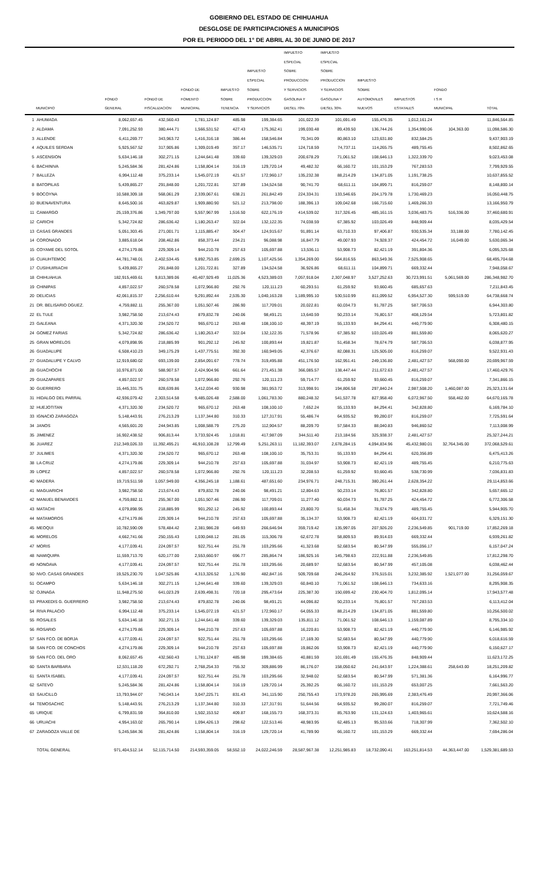GOBIERNO DEL ESTADO DE CHIHUAHUA
DESGLOSE DE PARTICIPACIONES A MUNICIPIOS
POR EL PERIODO DEL 1° DE ABRIL AL 30 DE JUNIO DE 2017
| | MUNICIPIO | FONDO GENERAL | FONDO DE FISCALIZACION | FONDO DE FOMENTO MUNICIPAL | IMPUESTO SOBRE TENENCIA | IMPUESTO ESPECIAL SOBRE PRODUCCION Y SERVICIOS | IMPUESTO ESPECIAL SOBRE PRODUCCION Y SERVICIOS GASOLINA Y DIESEL 70% | IMPUESTO ESPECIAL SOBRE PRODUCCION Y SERVICIOS GASOLINA Y DIESEL 30% | IMPUESTO SOBRE AUTOMOVILES NUEVOS | IMPUESTOS ESTATALES | FONDO I S R MUNICIPAL | TOTAL |
| --- | --- | --- | --- | --- | --- | --- | --- | --- | --- | --- | --- | --- |
| 1 | AHUMADA | 8,062,657.45 | 432,560.43 | 1,781,124.87 | 485.98 | 199,384.65 | 101,022.39 | 101,691.49 | 155,476.35 | 1,012,161.24 | | 11,846,564.85 |
| 2 | ALDAMA | 7,091,252.93 | 380,444.71 | 1,566,531.52 | 427.43 | 175,362.41 | 199,030.48 | 89,439.50 | 136,744.26 | 1,354,990.06 | 104,363.00 | 11,098,586.30 |
| 3 | ALLENDE | 6,411,269.77 | 343,963.72 | 1,416,316.18 | 386.44 | 158,546.84 | 70,341.09 | 80,863.10 | 123,631.80 | 832,584.25 | | 9,437,903.19 |
| 4 | AQUILES SERDAN | 5,925,567.52 | 317,905.86 | 1,309,019.49 | 357.17 | 146,535.71 | 124,718.59 | 74,737.11 | 114,265.75 | 489,755.45 | | 8,502,862.65 |
| 5 | ASCENSION | 5,634,146.18 | 302,271.15 | 1,244,641.48 | 339.60 | 139,329.03 | 200,678.29 | 71,061.52 | 108,646.13 | 1,322,339.70 | | 9,023,453.08 |
| 6 | BACHINIVA | 5,245,584.36 | 281,424.86 | 1,158,804.14 | 316.19 | 129,720.14 | 49,482.32 | 66,160.72 | 101,153.29 | 767,283.53 | | 7,799,929.55 |
| 7 | BALLEZA | 6,994,112.48 | 375,233.14 | 1,545,072.19 | 421.57 | 172,960.17 | 135,232.38 | 88,214.29 | 134,871.05 | 1,191,738.25 | | 10,637,855.52 |
| 8 | BATOPILAS | 5,439,865.27 | 291,848.00 | 1,201,722.81 | 327.89 | 134,524.58 | 90,741.70 | 68,611.11 | 104,899.71 | 816,259.07 | | 8,148,800.14 |
| 9 | BOCOYNA | 10,588,309.18 | 568,061.29 | 2,339,067.61 | 638.21 | 261,842.49 | 224,334.31 | 133,546.65 | 204,179.78 | 1,730,469.23 | | 16,050,448.75 |
| 10 | BUENAVENTURA | 8,645,500.16 | 463,829.87 | 1,909,880.90 | 521.12 | 213,798.00 | 188,396.13 | 109,042.68 | 166,715.60 | 1,469,266.33 | | 13,166,950.79 |
| 11 | CAMARGO | 25,159,376.86 | 1,349,797.00 | 5,557,967.99 | 1,516.50 | 622,176.19 | 414,539.02 | 317,326.45 | 485,161.15 | 3,036,483.75 | 516,336.00 | 37,460,680.91 |
| 12 | CARICHI | 5,342,724.82 | 286,636.42 | 1,180,263.47 | 322.04 | 132,122.35 | 74,038.59 | 67,385.92 | 103,026.49 | 848,909.44 | | 8,035,429.54 |
| 13 | CASAS GRANDES | 5,051,303.45 | 271,001.71 | 1,115,885.47 | 304.47 | 124,915.67 | 91,891.14 | 63,710.33 | 97,406.87 | 930,535.34 | 33,188.00 | 7,780,142.45 |
| 14 | CORONADO | 3,885,618.04 | 208,462.86 | 858,373.44 | 234.21 | 96,088.98 | 16,847.79 | 49,007.93 | 74,928.37 | 424,454.72 | 16,049.00 | 5,630,065.34 |
| 15 | COYAME DEL SOTOL | 4,274,179.86 | 229,309.14 | 944,210.78 | 257.63 | 105,697.88 | 13,536.11 | 53,908.73 | 82,421.19 | 391,804.36 | | 6,095,325.68 |
| 16 | CUAUHTEMOC | 44,781,748.01 | 2,402,534.45 | 9,892,753.85 | 2,699.25 | 1,107,425.56 | 1,354,269.00 | 564,816.55 | 863,549.36 | 7,525,908.65 | | 68,495,704.68 |
| 17 | CUSIHUIRIACHI | 5,439,865.27 | 291,848.00 | 1,201,722.81 | 327.89 | 134,524.58 | 36,926.86 | 68,611.11 | 104,899.71 | 669,332.44 | | 7,948,058.67 |
| 18 | CHIHUAHUA | 182,915,469.61 | 9,813,389.06 | 40,407,929.49 | 11,025.36 | 4,523,389.03 | 7,057,918.04 | 2,307,048.97 | 3,527,252.63 | 30,723,991.51 | 5,061,569.00 | 286,348,982.70 |
| 19 | CHINIPAS | 4,857,022.57 | 260,578.58 | 1,072,966.80 | 292.76 | 120,111.23 | 60,293.51 | 61,259.92 | 93,660.45 | 685,657.63 | | 7,211,843.45 |
| 20 | DELICIAS | 42,061,815.37 | 2,256,610.44 | 9,291,892.44 | 2,535.30 | 1,040,163.28 | 1,189,995.10 | 530,510.99 | 811,099.52 | 6,954,527.30 | 599,519.00 | 64,738,668.74 |
| 21 | DR. BELISARIO DGUEZ. | 4,759,882.11 | 255,367.00 | 1,051,507.46 | 286.90 | 117,709.01 | 20,022.81 | 60,034.73 | 91,787.25 | 587,706.53 | | 6,944,303.80 |
| 22 | EL TULE | 3,982,758.50 | 213,674.43 | 879,832.78 | 240.06 | 98,491.21 | 13,640.59 | 50,233.14 | 76,801.57 | 408,129.54 | | 5,723,801.82 |
| 23 | GALEANA | 4,371,320.30 | 234,520.72 | 965,670.12 | 263.48 | 108,100.10 | 48,397.19 | 55,133.93 | 84,294.41 | 440,779.90 | | 6,308,480.15 |
| 24 | GOMEZ FARIAS | 5,342,724.82 | 286,636.42 | 1,180,263.47 | 322.04 | 132,122.35 | 71,578.96 | 67,385.92 | 103,026.49 | 881,559.80 | | 8,065,620.27 |
| 25 | GRAN MORELOS | 4,079,898.95 | 218,885.99 | 901,292.12 | 245.92 | 100,893.44 | 19,821.87 | 51,458.34 | 78,674.79 | 587,706.53 | | 6,038,877.95 |
| 26 | GUADALUPE | 6,508,410.23 | 349,175.29 | 1,437,775.51 | 392.30 | 160,949.05 | 42,376.67 | 82,088.31 | 125,505.00 | 816,259.07 | | 9,522,931.43 |
| 27 | GUADALUPE Y CALVO | 12,919,680.02 | 693,139.00 | 2,854,091.67 | 778.74 | 319,495.88 | 451,176.50 | 162,951.41 | 249,136.80 | 2,481,427.57 | 568,090.00 | 20,699,967.59 |
| 28 | GUACHOCHI | 10,976,871.00 | 588,907.57 | 2,424,904.96 | 661.64 | 271,451.38 | 366,085.57 | 138,447.44 | 211,672.63 | 2,481,427.57 | | 17,460,429.76 |
| 29 | GUAZAPARES | 4,857,022.57 | 260,578.58 | 1,072,966.80 | 292.76 | 120,111.23 | 59,714.77 | 61,259.92 | 93,660.45 | 816,259.07 | | 7,341,866.15 |
| 30 | GUERRERO | 15,445,331.75 | 828,639.86 | 3,412,034.40 | 930.98 | 381,953.72 | 313,998.91 | 194,806.58 | 297,840.24 | 2,987,508.20 | 1,460,087.00 | 25,323,131.64 |
| 31 | HIDALGO DEL PARRAL | 42,936,079.42 | 2,303,514.58 | 9,485,026.48 | 2,588.00 | 1,061,783.30 | 880,248.32 | 541,537.78 | 827,958.40 | 6,072,967.50 | 558,462.00 | 64,670,165.78 |
| 32 | HUEJOTITAN | 4,371,320.30 | 234,520.72 | 965,670.12 | 263.48 | 108,100.10 | 7,652.24 | 55,133.93 | 84,294.41 | 342,828.80 | | 6,169,784.10 |
| 33 | IGNACIO ZARAGOZA | 5,148,443.91 | 276,213.29 | 1,137,344.80 | 310.33 | 127,317.91 | 55,486.74 | 64,935.52 | 99,280.07 | 816,259.07 | | 7,725,591.64 |
| 34 | JANOS | 4,565,601.20 | 244,943.85 | 1,008,588.79 | 275.20 | 112,904.57 | 88,209.70 | 57,584.33 | 88,040.83 | 946,860.52 | | 7,113,008.99 |
| 35 | JIMENEZ | 16,902,438.52 | 906,813.44 | 3,733,924.45 | 1,018.81 | 417,987.09 | 344,511.40 | 213,184.56 | 325,938.37 | 2,481,427.57 | | 25,327,244.21 |
| 36 | JUAREZ | 212,349,026.33 | 11,392,495.21 | 46,910,108.28 | 12,799.49 | 5,251,263.11 | 11,182,393.07 | 2,678,284.15 | 4,094,834.96 | 45,432,980.01 | 32,764,345.00 | 372,068,529.61 |
| 37 | JULIMES | 4,371,320.30 | 234,520.72 | 965,670.12 | 263.48 | 108,100.10 | 35,753.31 | 55,133.93 | 84,294.41 | 620,356.89 | | 6,475,413.26 |
| 38 | LA CRUZ | 4,274,179.86 | 229,309.14 | 944,210.78 | 257.63 | 105,697.88 | 31,034.97 | 53,908.73 | 82,421.19 | 489,755.45 | | 6,210,775.63 |
| 39 | LOPEZ | 4,857,022.57 | 260,578.58 | 1,072,966.80 | 292.76 | 120,111.23 | 32,208.53 | 61,259.92 | 93,660.45 | 538,730.99 | | 7,036,831.83 |
| 40 | MADERA | 19,719,511.59 | 1,057,949.00 | 4,356,245.18 | 1,188.61 | 487,651.60 | 234,976.71 | 248,715.31 | 380,261.44 | 2,628,354.22 | | 29,114,853.66 |
| 41 | MAGUARICHI | 3,982,758.50 | 213,674.43 | 879,832.78 | 240.06 | 98,491.21 | 12,804.63 | 50,233.14 | 76,801.57 | 342,828.80 | | 5,657,665.12 |
| 42 | MANUEL BENAVIDES | 4,759,882.11 | 255,367.00 | 1,051,507.46 | 286.90 | 117,709.01 | 11,277.40 | 60,034.73 | 91,787.25 | 424,454.72 | | 6,772,306.58 |
| 43 | MATACHI | 4,079,898.95 | 218,885.99 | 901,292.12 | 245.92 | 100,893.44 | 23,800.70 | 51,458.34 | 78,674.79 | 489,755.45 | | 5,944,905.70 |
| 44 | MATAMOROS | 4,274,179.86 | 229,309.14 | 944,210.78 | 257.63 | 105,697.88 | 35,134.37 | 53,908.73 | 82,421.19 | 604,031.72 | | 6,329,151.30 |
| 45 | MEOQUI | 10,782,590.09 | 578,484.42 | 2,381,986.28 | 649.93 | 266,646.94 | 359,719.42 | 135,997.05 | 207,926.20 | 2,236,549.85 | 901,719.00 | 17,852,269.18 |
| 46 | MORELOS | 4,662,741.66 | 250,155.43 | 1,030,048.12 | 281.05 | 115,306.78 | 62,672.78 | 58,809.53 | 89,914.03 | 669,332.44 | | 6,939,261.82 |
| 47 | MORIS | 4,177,039.41 | 224,097.57 | 922,751.44 | 251.78 | 103,295.66 | 41,323.68 | 52,683.54 | 80,547.99 | 555,056.17 | | 6,157,047.24 |
| 48 | NAMIQUIPA | 11,559,713.70 | 620,177.00 | 2,553,660.97 | 696.77 | 285,864.74 | 186,925.16 | 145,798.63 | 222,911.88 | 2,236,549.85 | | 17,812,298.70 |
| 49 | NONOAVA | 4,177,039.41 | 224,097.57 | 922,751.44 | 251.78 | 103,295.66 | 20,689.97 | 52,683.54 | 80,547.99 | 457,105.08 | | 6,038,462.44 |
| 50 | NVO. CASAS GRANDES | 19,525,230.70 | 1,047,525.86 | 4,313,326.52 | 1,176.90 | 482,847.16 | 509,709.68 | 246,264.92 | 376,515.01 | 3,232,385.92 | 1,521,077.00 | 31,256,059.67 |
| 51 | OCAMPO | 5,634,146.18 | 302,271.15 | 1,244,641.48 | 339.60 | 139,329.03 | 60,840.10 | 71,061.52 | 108,646.13 | 734,633.16 | | 8,295,908.35 |
| 52 | OJINAGA | 11,948,275.50 | 641,023.29 | 2,639,498.31 | 720.18 | 295,473.64 | 225,387.30 | 150,699.42 | 230,404.70 | 1,812,095.14 | | 17,943,577.48 |
| 53 | PRAXEDIS G. GUERRERO | 3,982,758.50 | 213,674.43 | 879,832.78 | 240.06 | 98,491.21 | 44,096.82 | 50,233.14 | 76,801.57 | 767,283.53 | | 6,113,412.04 |
| 54 | RIVA PALACIO | 6,994,112.48 | 375,233.14 | 1,545,072.19 | 421.57 | 172,960.17 | 64,055.33 | 88,214.29 | 134,871.05 | 881,559.80 | | 10,256,500.02 |
| 55 | ROSALES | 5,634,146.18 | 302,271.15 | 1,244,641.48 | 339.60 | 139,329.03 | 135,811.12 | 71,061.52 | 108,646.13 | 1,159,087.89 | | 8,795,334.10 |
| 56 | ROSARIO | 4,274,179.86 | 229,309.14 | 944,210.78 | 257.63 | 105,697.88 | 16,220.81 | 53,908.73 | 82,421.19 | 440,779.90 | | 6,146,985.92 |
| 57 | SAN FCO. DE BORJA | 4,177,039.41 | 224,097.57 | 922,751.44 | 251.78 | 103,295.66 | 17,169.30 | 52,683.54 | 80,547.99 | 440,779.90 | | 6,018,616.59 |
| 58 | SAN FCO. DE CONCHOS | 4,274,179.86 | 229,309.14 | 944,210.78 | 257.63 | 105,697.88 | 19,862.06 | 53,908.73 | 82,421.19 | 440,779.90 | | 6,150,627.17 |
| 59 | SAN FCO. DEL ORO | 8,062,657.45 | 432,560.43 | 1,781,124.87 | 485.98 | 199,384.65 | 40,881.59 | 101,691.49 | 155,476.35 | 848,909.44 | | 11,623,172.25 |
| 60 | SANTA BARBARA | 12,531,118.20 | 672,292.71 | 2,768,254.33 | 755.32 | 309,886.99 | 86,176.07 | 158,050.62 | 241,643.97 | 1,224,388.61 | 258,643.00 | 18,251,209.82 |
| 61 | SANTA ISABEL | 4,177,039.41 | 224,097.57 | 922,751.44 | 251.78 | 103,295.66 | 32,948.02 | 52,683.54 | 80,547.99 | 571,381.36 | | 6,164,996.77 |
| 62 | SATEVO | 5,245,584.36 | 281,424.86 | 1,158,804.14 | 316.19 | 129,720.14 | 25,392.25 | 66,160.72 | 101,153.29 | 653,007.25 | | 7,661,563.20 |
| 63 | SAUCILLO | 13,793,944.07 | 740,043.14 | 3,047,225.71 | 831.43 | 341,115.90 | 250,755.43 | 173,978.20 | 265,995.69 | 2,383,476.49 | | 20,997,366.06 |
| 64 | TEMOSACHIC | 5,148,443.91 | 276,213.29 | 1,137,344.80 | 310.33 | 127,317.91 | 51,644.56 | 64,935.52 | 99,280.07 | 816,259.07 | | 7,721,749.46 |
| 65 | URIQUE | 6,799,831.59 | 364,810.00 | 1,502,153.52 | 409.87 | 168,155.73 | 168,373.31 | 85,763.90 | 131,124.63 | 1,403,965.61 | | 10,624,588.16 |
| 66 | URUACHI | 4,954,163.02 | 265,790.14 | 1,094,426.13 | 298.62 | 122,513.46 | 48,983.95 | 62,485.13 | 95,533.66 | 718,307.99 | | 7,362,502.10 |
| 67 | ZARAGOZA VALLE DE | 5,245,584.36 | 281,424.86 | 1,158,804.14 | 316.19 | 129,720.14 | 41,789.90 | 66,160.72 | 101,153.29 | 669,332.44 | | 7,694,286.04 |
| | TOTAL GENERAL | 971,404,512.14 | 52,115,714.50 | 214,593,359.05 | 58,552.10 | 24,022,246.59 | 28,587,967.38 | 12,251,985.83 | 18,732,090.41 | 163,251,814.53 | 44,363,447.00 | 1,529,381,689.53 |